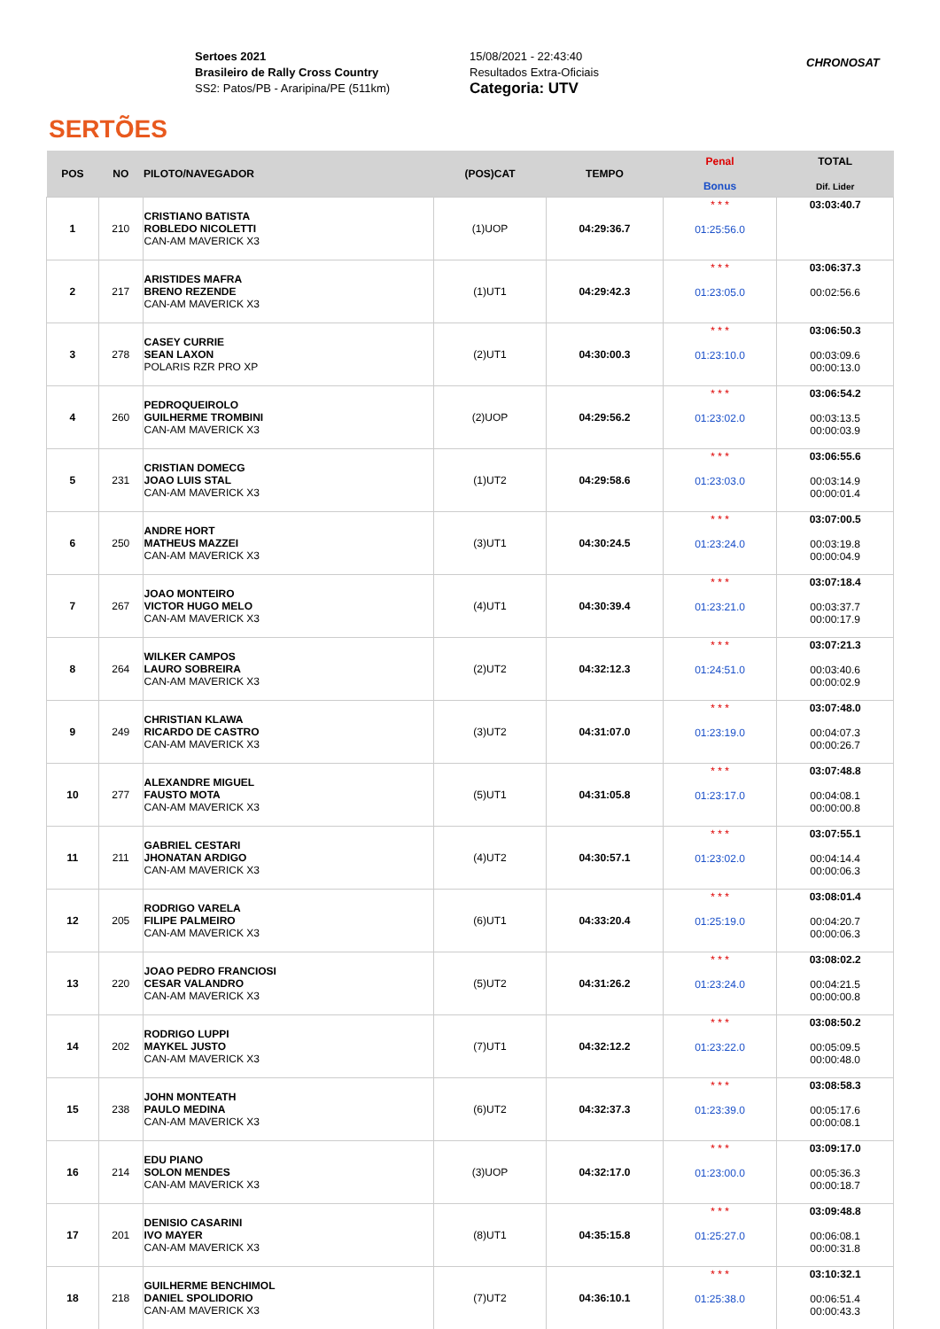SERTÕES
Sertoes 2021
Brasileiro de Rally Cross Country
SS2: Patos/PB - Araripina/PE (511km)
15/08/2021 - 22:43:40
Resultados Extra-Oficiais
Categoria: UTV
CHRONOSAT
| POS | NO | PILOTO/NAVEGADOR | (POS)CAT | TEMPO | Penal Bonus | TOTAL Dif. Lider |
| --- | --- | --- | --- | --- | --- | --- |
| 1 | 210 | CRISTIANO BATISTA ROBLEDO NICOLETTI CAN-AM MAVERICK X3 | (1)UOP | 04:29:36.7 | * * * 01:25:56.0 | 03:03:40.7 |
| 2 | 217 | ARISTIDES MAFRA BRENO REZENDE CAN-AM MAVERICK X3 | (1)UT1 | 04:29:42.3 | * * * 01:23:05.0 | 03:06:37.3 00:02:56.6 |
| 3 | 278 | CASEY CURRIE SEAN LAXON POLARIS RZR PRO XP | (2)UT1 | 04:30:00.3 | * * * 01:23:10.0 | 03:06:50.3 00:03:09.6 00:00:13.0 |
| 4 | 260 | PEDROQUEIROLO GUILHERME TROMBINI CAN-AM MAVERICK X3 | (2)UOP | 04:29:56.2 | * * * 01:23:02.0 | 03:06:54.2 00:03:13.5 00:00:03.9 |
| 5 | 231 | CRISTIAN DOMECG JOAO LUIS STAL CAN-AM MAVERICK X3 | (1)UT2 | 04:29:58.6 | * * * 01:23:03.0 | 03:06:55.6 00:03:14.9 00:00:01.4 |
| 6 | 250 | ANDRE HORT MATHEUS MAZZEI CAN-AM MAVERICK X3 | (3)UT1 | 04:30:24.5 | * * * 01:23:24.0 | 03:07:00.5 00:03:19.8 00:00:04.9 |
| 7 | 267 | JOAO MONTEIRO VICTOR HUGO MELO CAN-AM MAVERICK X3 | (4)UT1 | 04:30:39.4 | * * * 01:23:21.0 | 03:07:18.4 00:03:37.7 00:00:17.9 |
| 8 | 264 | WILKER CAMPOS LAURO SOBREIRA CAN-AM MAVERICK X3 | (2)UT2 | 04:32:12.3 | * * * 01:24:51.0 | 03:07:21.3 00:03:40.6 00:00:02.9 |
| 9 | 249 | CHRISTIAN KLAWA RICARDO DE CASTRO CAN-AM MAVERICK X3 | (3)UT2 | 04:31:07.0 | * * * 01:23:19.0 | 03:07:48.0 00:04:07.3 00:00:26.7 |
| 10 | 277 | ALEXANDRE MIGUEL FAUSTO MOTA CAN-AM MAVERICK X3 | (5)UT1 | 04:31:05.8 | * * * 01:23:17.0 | 03:07:48.8 00:04:08.1 00:00:00.8 |
| 11 | 211 | GABRIEL CESTARI JHONATAN ARDIGO CAN-AM MAVERICK X3 | (4)UT2 | 04:30:57.1 | * * * 01:23:02.0 | 03:07:55.1 00:04:14.4 00:00:06.3 |
| 12 | 205 | RODRIGO VARELA FILIPE PALMEIRO CAN-AM MAVERICK X3 | (6)UT1 | 04:33:20.4 | * * * 01:25:19.0 | 03:08:01.4 00:04:20.7 00:00:06.3 |
| 13 | 220 | JOAO PEDRO FRANCIOSI CESAR VALANDRO CAN-AM MAVERICK X3 | (5)UT2 | 04:31:26.2 | * * * 01:23:24.0 | 03:08:02.2 00:04:21.5 00:00:00.8 |
| 14 | 202 | RODRIGO LUPPI MAYKEL JUSTO CAN-AM MAVERICK X3 | (7)UT1 | 04:32:12.2 | * * * 01:23:22.0 | 03:08:50.2 00:05:09.5 00:00:48.0 |
| 15 | 238 | JOHN MONTEATH PAULO MEDINA CAN-AM MAVERICK X3 | (6)UT2 | 04:32:37.3 | * * * 01:23:39.0 | 03:08:58.3 00:05:17.6 00:00:08.1 |
| 16 | 214 | EDU PIANO SOLON MENDES CAN-AM MAVERICK X3 | (3)UOP | 04:32:17.0 | * * * 01:23:00.0 | 03:09:17.0 00:05:36.3 00:00:18.7 |
| 17 | 201 | DENISIO CASARINI IVO MAYER CAN-AM MAVERICK X3 | (8)UT1 | 04:35:15.8 | * * * 01:25:27.0 | 03:09:48.8 00:06:08.1 00:00:31.8 |
| 18 | 218 | GUILHERME BENCHIMOL DANIEL SPOLIDORIO CAN-AM MAVERICK X3 | (7)UT2 | 04:36:10.1 | * * * 01:25:38.0 | 03:10:32.1 00:06:51.4 00:00:43.3 |